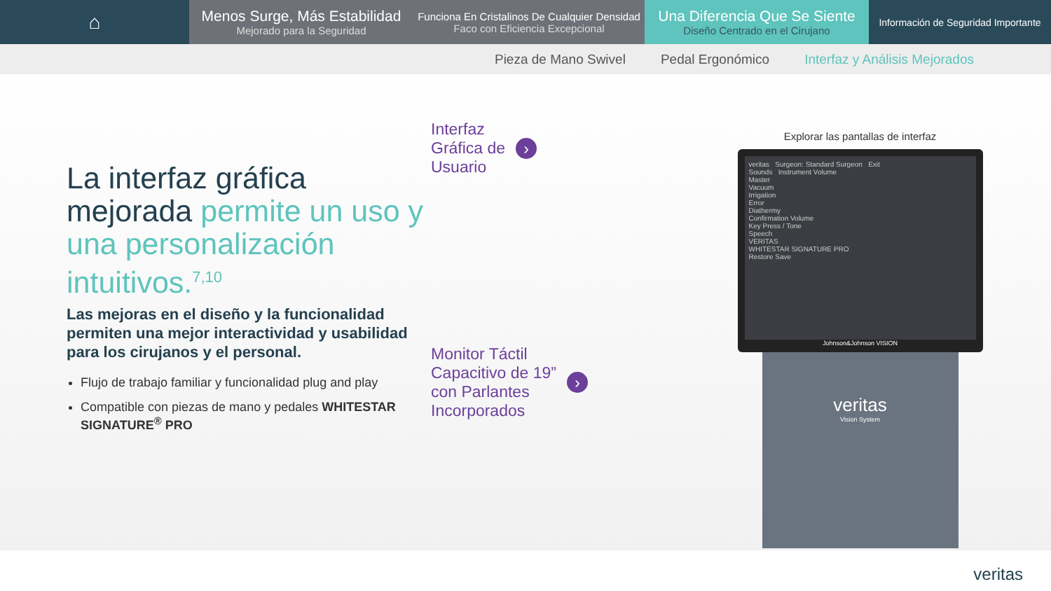⌂
Menos Surge, Más Estabilidad
Mejorado para la Seguridad
Funciona En Cristalinos De Cualquier Densidad
Faco con Eficiencia Excepcional
Una Diferencia Que Se Siente
Diseño Centrado en el Cirujano
Información de Seguridad Importante
Pieza de Mano Swivel Pedal Ergonómico Interfaz y Análisis Mejorados
La interfaz gráfica mejorada permite un uso y una personalización intuitivos.<sup>7,10</sup>
Las mejoras en el diseño y la funcionalidad permiten una mejor interactividad y usabilidad para los cirujanos y el personal.
Flujo de trabajo familiar y funcionalidad plug and play
Compatible con piezas de mano y pedales WHITESTAR SIGNATURE<sup>®</sup> PRO
Interfaz
Gráfica de
Usuario ›
Monitor Táctil
Capacitivo de 19”
con Parlantes
Incorporados ›
Explorar las pantallas de interfaz
veritas Surgeon: Standard Surgeon Exit
Sounds Instrument Volume
Master
Vacuum
Irrigation
Error
Diathermy
Confirmation Volume
Key Press / Tone
Speech
VERITAS
WHITESTAR SIGNATURE PRO
Restore Save
Johnson&Johnson VISION
veritas
Vision System
veritas